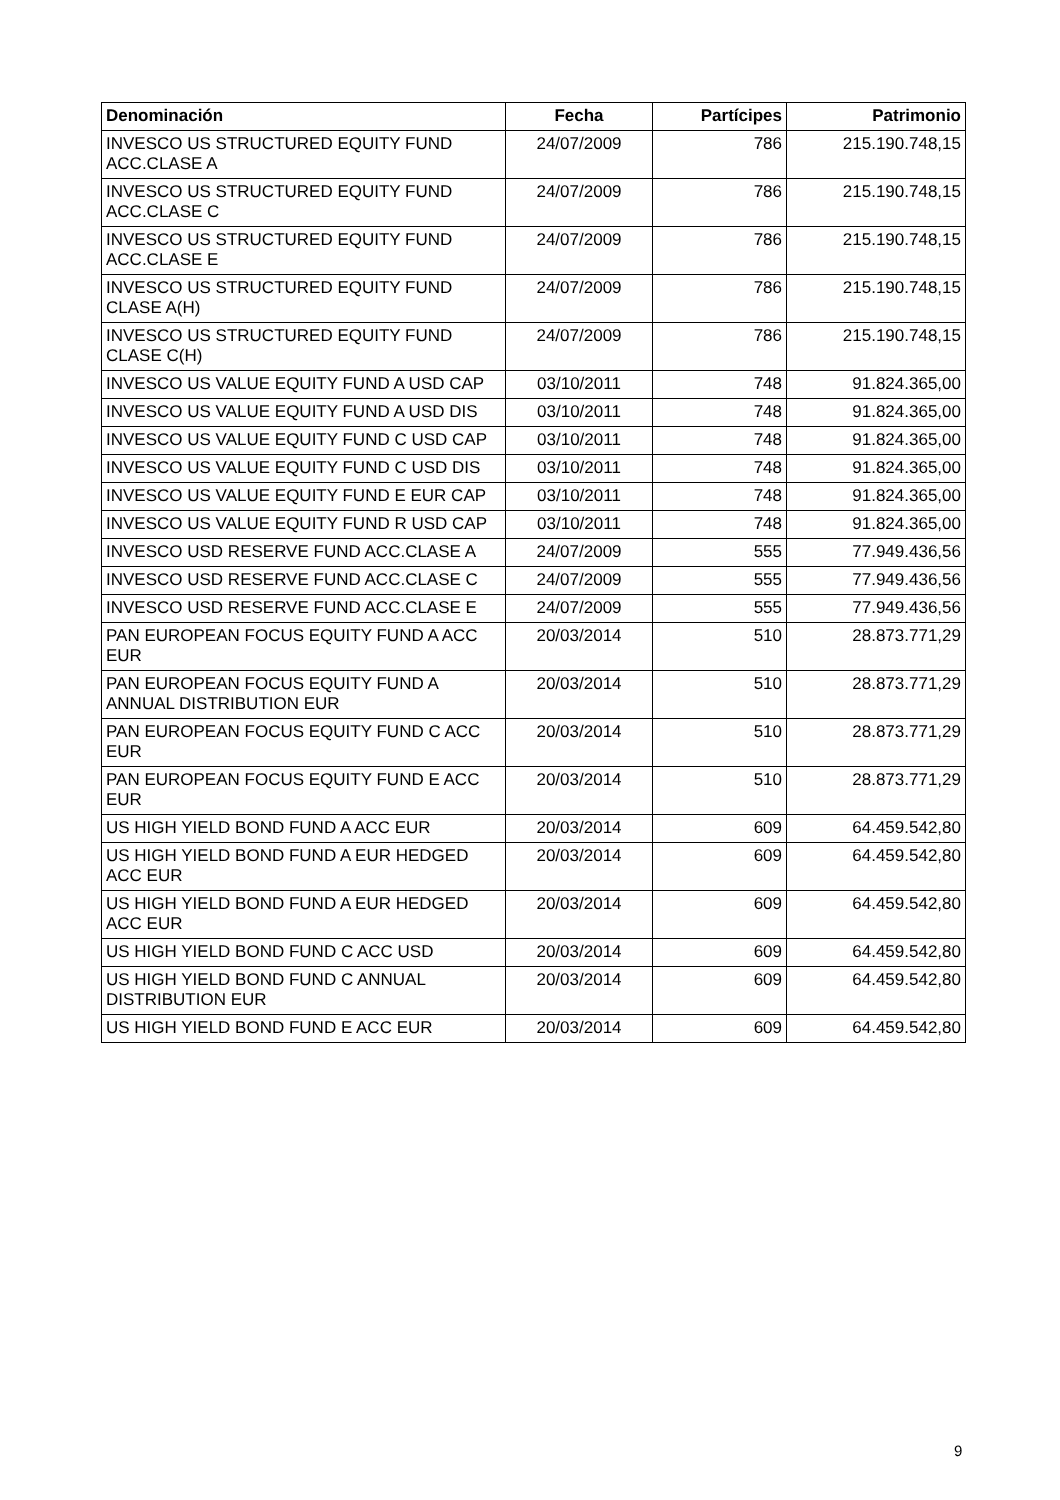| Denominación | Fecha | Partícipes | Patrimonio |
| --- | --- | --- | --- |
| INVESCO US STRUCTURED EQUITY FUND ACC.CLASE A | 24/07/2009 | 786 | 215.190.748,15 |
| INVESCO US STRUCTURED EQUITY FUND ACC.CLASE C | 24/07/2009 | 786 | 215.190.748,15 |
| INVESCO US STRUCTURED EQUITY FUND ACC.CLASE E | 24/07/2009 | 786 | 215.190.748,15 |
| INVESCO US STRUCTURED EQUITY FUND CLASE A(H) | 24/07/2009 | 786 | 215.190.748,15 |
| INVESCO US STRUCTURED EQUITY FUND CLASE C(H) | 24/07/2009 | 786 | 215.190.748,15 |
| INVESCO US VALUE EQUITY FUND A USD CAP | 03/10/2011 | 748 | 91.824.365,00 |
| INVESCO US VALUE EQUITY FUND A USD DIS | 03/10/2011 | 748 | 91.824.365,00 |
| INVESCO US VALUE EQUITY FUND C USD CAP | 03/10/2011 | 748 | 91.824.365,00 |
| INVESCO US VALUE EQUITY FUND C USD DIS | 03/10/2011 | 748 | 91.824.365,00 |
| INVESCO US VALUE EQUITY FUND E EUR CAP | 03/10/2011 | 748 | 91.824.365,00 |
| INVESCO US VALUE EQUITY FUND R USD CAP | 03/10/2011 | 748 | 91.824.365,00 |
| INVESCO USD RESERVE FUND ACC.CLASE A | 24/07/2009 | 555 | 77.949.436,56 |
| INVESCO USD RESERVE FUND ACC.CLASE C | 24/07/2009 | 555 | 77.949.436,56 |
| INVESCO USD RESERVE FUND ACC.CLASE E | 24/07/2009 | 555 | 77.949.436,56 |
| PAN EUROPEAN FOCUS EQUITY FUND A ACC EUR | 20/03/2014 | 510 | 28.873.771,29 |
| PAN EUROPEAN FOCUS EQUITY FUND A ANNUAL DISTRIBUTION EUR | 20/03/2014 | 510 | 28.873.771,29 |
| PAN EUROPEAN FOCUS EQUITY FUND C ACC EUR | 20/03/2014 | 510 | 28.873.771,29 |
| PAN EUROPEAN FOCUS EQUITY FUND E ACC EUR | 20/03/2014 | 510 | 28.873.771,29 |
| US HIGH YIELD BOND FUND A ACC EUR | 20/03/2014 | 609 | 64.459.542,80 |
| US HIGH YIELD BOND FUND A EUR HEDGED ACC EUR | 20/03/2014 | 609 | 64.459.542,80 |
| US HIGH YIELD BOND FUND A EUR HEDGED ACC EUR | 20/03/2014 | 609 | 64.459.542,80 |
| US HIGH YIELD BOND FUND C ACC USD | 20/03/2014 | 609 | 64.459.542,80 |
| US HIGH YIELD BOND FUND C ANNUAL DISTRIBUTION EUR | 20/03/2014 | 609 | 64.459.542,80 |
| US HIGH YIELD BOND FUND E ACC EUR | 20/03/2014 | 609 | 64.459.542,80 |
9